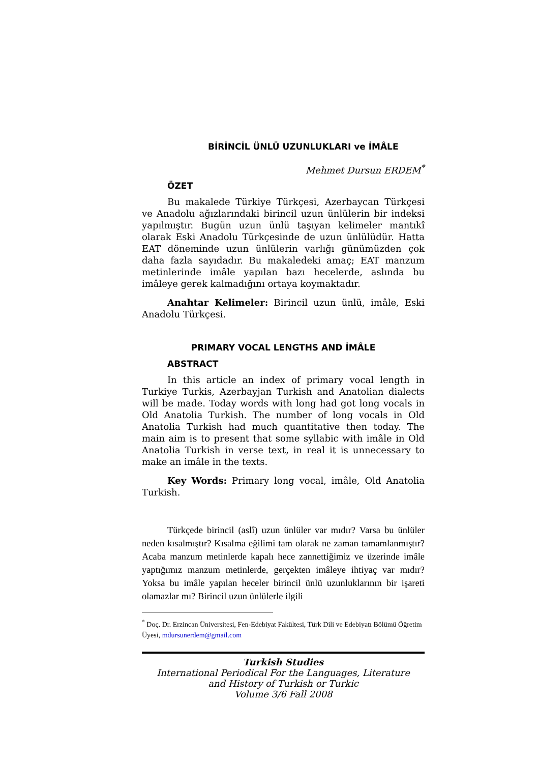BİRİNCİL ÜNLÜ UZUNLUKLARI ve İMÂLE
Mehmet Dursun ERDEM<sup>*</sup>
ÖZET
Bu makalede Türkiye Türkçesi, Azerbaycan Türkçesi ve Anadolu ağızlarındaki birincil uzun ünlülerin bir indeksi yapılmıştır. Bugün uzun ünlü taşıyan kelimeler mantıkî olarak Eski Anadolu Türkçesinde de uzun ünlülüdür. Hatta EAT döneminde uzun ünlülerin varlığı günümüzden çok daha fazla sayıdadır. Bu makaledeki amaç; EAT manzum metinlerinde imâle yapılan bazı hecelerde, aslında bu imâleye gerek kalmadığını ortaya koymaktadır.
Anahtar Kelimeler: Birincil uzun ünlü, imâle, Eski Anadolu Türkçesi.
PRIMARY VOCAL LENGTHS AND İMÂLE
ABSTRACT
In this article an index of primary vocal length in Turkiye Turkis, Azerbayjan Turkish and Anatolian dialects will be made. Today words with long had got long vocals in Old Anatolia Turkish. The number of long vocals in Old Anatolia Turkish had much quantitative then today. The main aim is to present that some syllabic with imâle in Old Anatolia Turkish in verse text, in real it is unnecessary to make an imâle in the texts.
Key Words: Primary long vocal, imâle, Old Anatolia Turkish.
Türkçede birincil (aslî) uzun ünlüler var mıdır? Varsa bu ünlüler neden kısalmıştır? Kısalma eğilimi tam olarak ne zaman tamamlanmıştır? Acaba manzum metinlerde kapalı hece zannettiğimiz ve üzerinde imâle yaptığımız manzum metinlerde, gerçekten imâleye ihtiyaç var mıdır? Yoksa bu imâle yapılan heceler birincil ünlü uzunluklarının bir işareti olamazlar mı? Birincil uzun ünlülerle ilgili
<sup>*</sup> Doç. Dr. Erzincan Üniversitesi, Fen-Edebiyat Fakültesi, Türk Dili ve Edebiyatı Bölümü Öğretim Üyesi, mdursunerdem@gmail.com
Turkish Studies
International Periodical For the Languages, Literature
and History of Turkish or Turkic
Volume 3/6 Fall 2008